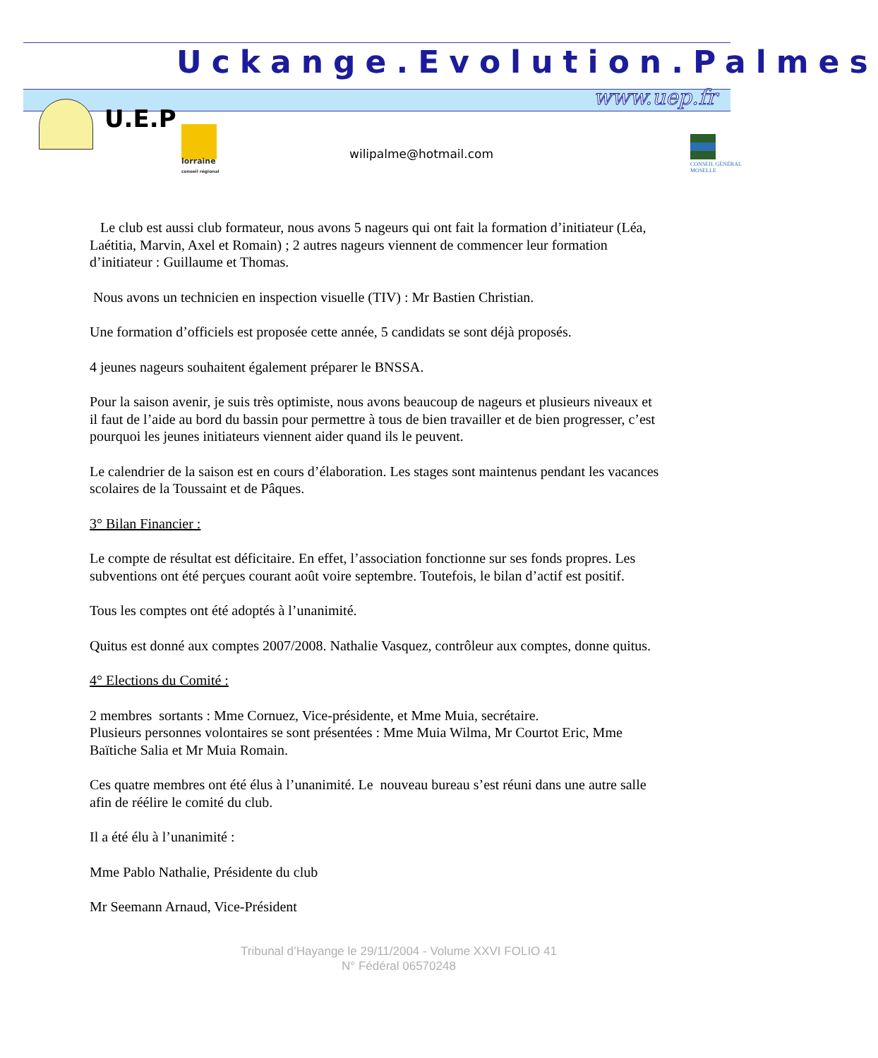Uckange.Evolution.Palmes
www.uep.fr
U.E.P
lorraine
conseil régional
wilipalme@hotmail.com
CONSEIL GÉNÉRAL
MOSELLE
Le club est aussi club formateur, nous avons 5 nageurs qui ont fait la formation d’initiateur (Léa, Laétitia, Marvin, Axel et Romain) ; 2 autres nageurs viennent de commencer leur formation d’initiateur : Guillaume et Thomas.
Nous avons un technicien en inspection visuelle (TIV) : Mr Bastien Christian.
Une formation d’officiels est proposée cette année, 5 candidats se sont déjà proposés.
4 jeunes nageurs souhaitent également préparer le BNSSA.
Pour la saison avenir, je suis très optimiste, nous avons beaucoup de nageurs et plusieurs niveaux et il faut de l’aide au bord du bassin pour permettre à tous de bien travailler et de bien progresser, c’est pourquoi les jeunes initiateurs viennent aider quand ils le peuvent.
Le calendrier de la saison est en cours d’élaboration. Les stages sont maintenus pendant les vacances scolaires de la Toussaint et de Pâques.
3° Bilan Financier :
Le compte de résultat est déficitaire. En effet, l’association fonctionne sur ses fonds propres. Les subventions ont été perçues courant août voire septembre. Toutefois, le bilan d’actif est positif.
Tous les comptes ont été adoptés à l’unanimité.
Quitus est donné aux comptes 2007/2008. Nathalie Vasquez, contrôleur aux comptes, donne quitus.
4° Elections du Comité :
2 membres sortants : Mme Cornuez, Vice-présidente, et Mme Muia, secrétaire.
Plusieurs personnes volontaires se sont présentées : Mme Muia Wilma, Mr Courtot Eric, Mme Baïtiche Salia et Mr Muia Romain.
Ces quatre membres ont été élus à l’unanimité. Le nouveau bureau s’est réuni dans une autre salle afin de réélire le comité du club.
Il a été élu à l’unanimité :
Mme Pablo Nathalie, Présidente du club
Mr Seemann Arnaud, Vice-Président
Tribunal d’Hayange le 29/11/2004 - Volume XXVI FOLIO 41
N° Fédéral 06570248